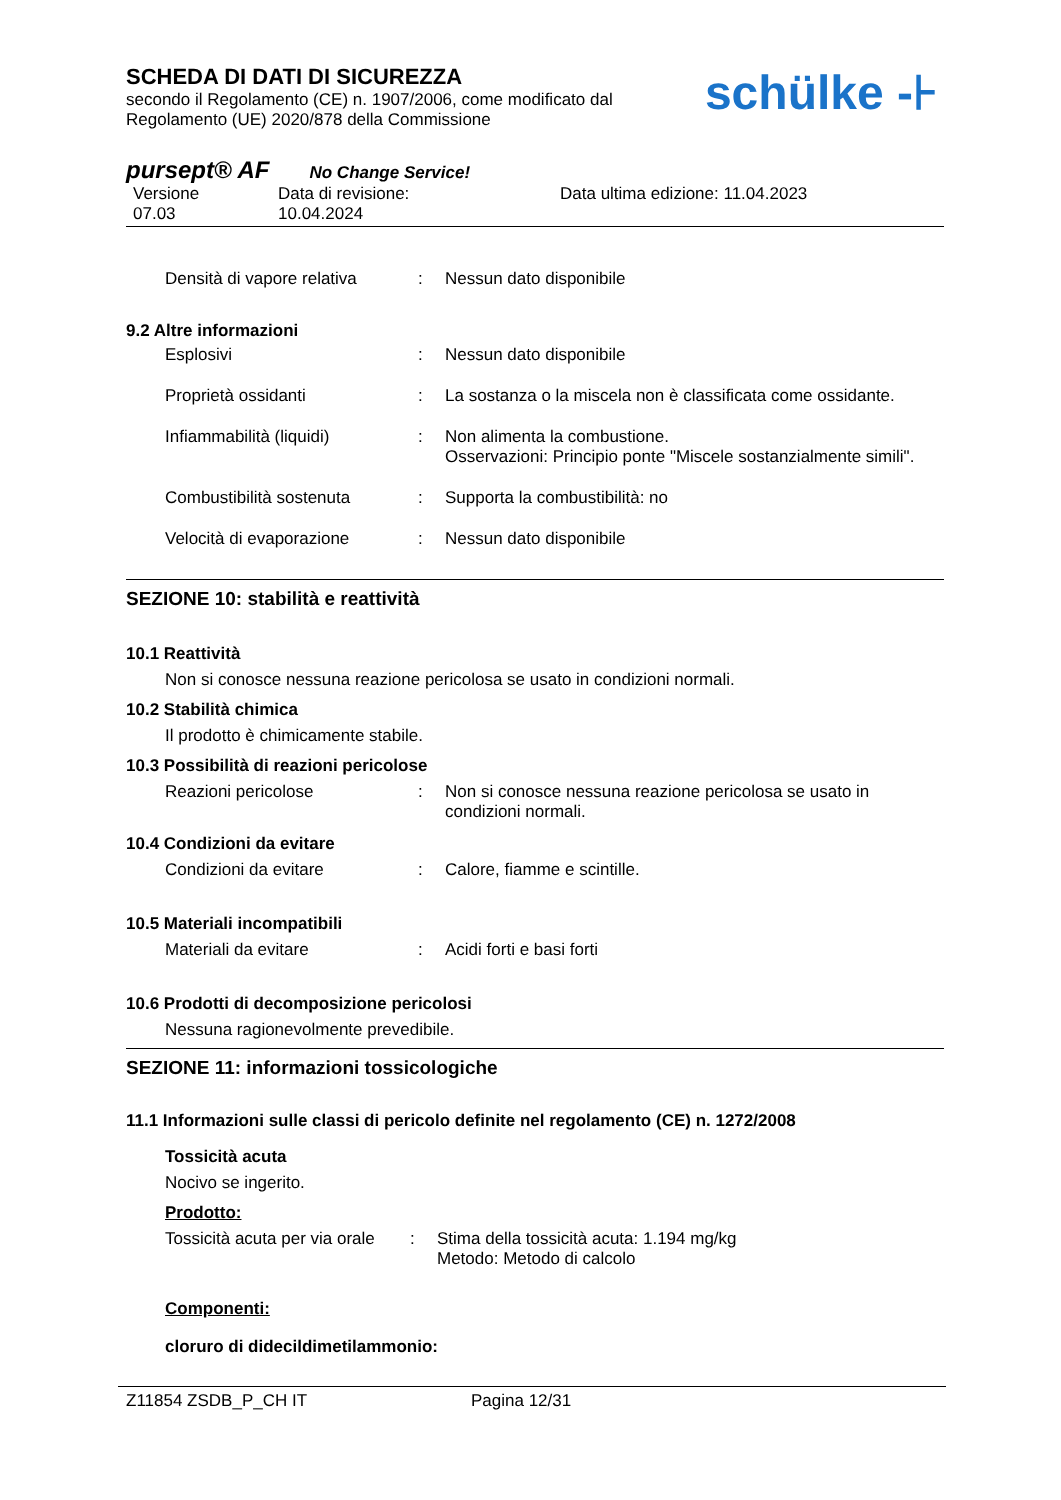SCHEDA DI DATI DI SICUREZZA
secondo il Regolamento (CE) n. 1907/2006, come modificato dal
Regolamento (UE) 2020/878 della Commissione
schülke -⊦
pursept® AF No Change Service!
Versione
07.03
Data di revisione:
10.04.2024
Data ultima edizione: 11.04.2023
Densità di vapore relativa
: Nessun dato disponibile
9.2 Altre informazioni
Esplosivi : Nessun dato disponibile
Proprietà ossidanti : La sostanza o la miscela non è classificata come ossidante.
Infiammabilità (liquidi) : Non alimenta la combustione.
Osservazioni: Principio ponte "Miscele sostanzialmente simili".
Combustibilità sostenuta : Supporta la combustibilità: no
Velocità di evaporazione : Nessun dato disponibile
SEZIONE 10: stabilità e reattività
10.1 Reattività
Non si conosce nessuna reazione pericolosa se usato in condizioni normali.
10.2 Stabilità chimica
Il prodotto è chimicamente stabile.
10.3 Possibilità di reazioni pericolose
Reazioni pericolose : Non si conosce nessuna reazione pericolosa se usato in condizioni normali.
10.4 Condizioni da evitare
Condizioni da evitare : Calore, fiamme e scintille.
10.5 Materiali incompatibili
Materiali da evitare : Acidi forti e basi forti
10.6 Prodotti di decomposizione pericolosi
Nessuna ragionevolmente prevedibile.
SEZIONE 11: informazioni tossicologiche
11.1 Informazioni sulle classi di pericolo definite nel regolamento (CE) n. 1272/2008
Tossicità acuta
Nocivo se ingerito.
Prodotto:
Tossicità acuta per via orale
: Stima della tossicità acuta: 1.194 mg/kg
Metodo: Metodo di calcolo
Componenti:
cloruro di didecildimetilammonio:
Z11854 ZSDB_P_CH IT Pagina 12/31